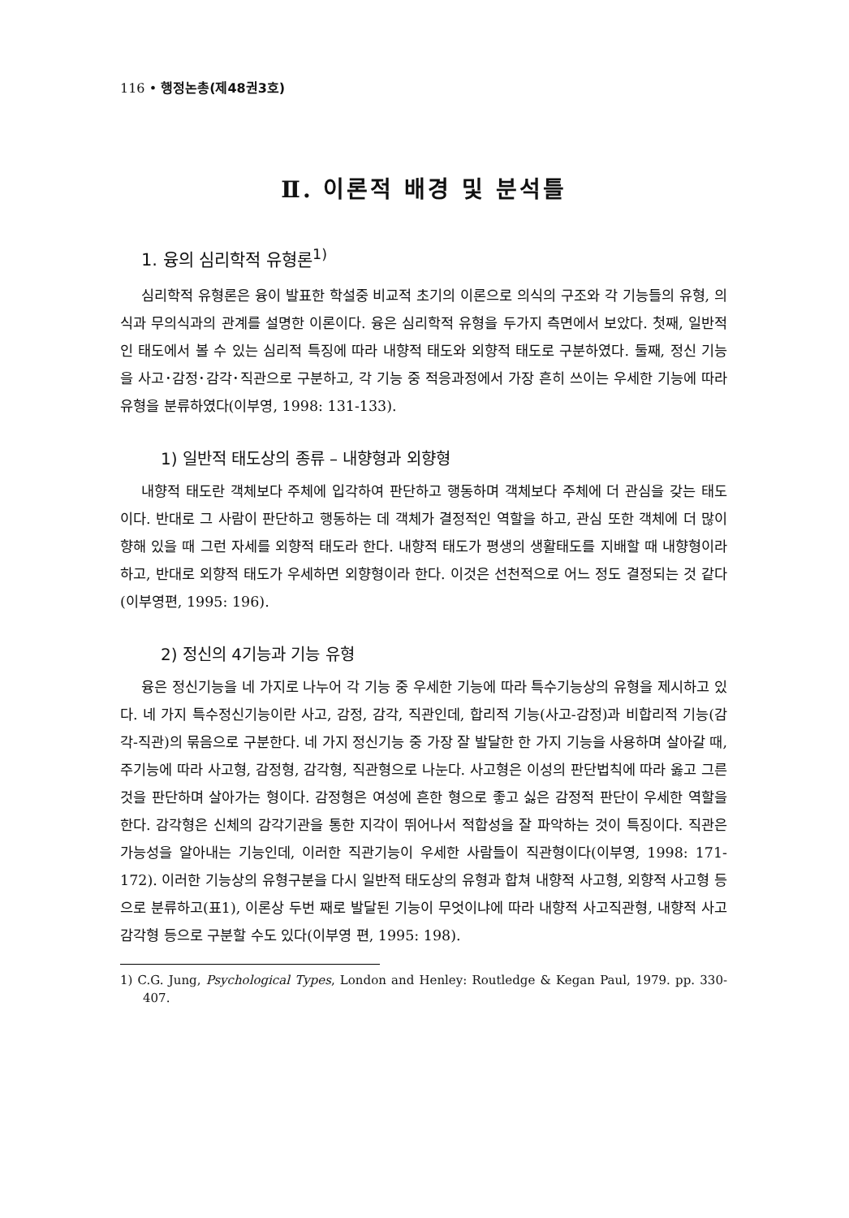116 • 행정논총(제48권3호)
Ⅱ. 이론적 배경 및 분석틀
1. 융의 심리학적 유형론<sup>1)</sup>
심리학적 유형론은 융이 발표한 학설중 비교적 초기의 이론으로 의식의 구조와 각 기능들의 유형, 의식과 무의식과의 관계를 설명한 이론이다. 융은 심리학적 유형을 두가지 측면에서 보았다. 첫째, 일반적인 태도에서 볼 수 있는 심리적 특징에 따라 내향적 태도와 외향적 태도로 구분하였다. 둘째, 정신 기능을 사고･감정･감각･직관으로 구분하고, 각 기능 중 적응과정에서 가장 흔히 쓰이는 우세한 기능에 따라 유형을 분류하였다(이부영, 1998: 131-133).
1) 일반적 태도상의 종류 – 내향형과 외향형
내향적 태도란 객체보다 주체에 입각하여 판단하고 행동하며 객체보다 주체에 더 관심을 갖는 태도이다. 반대로 그 사람이 판단하고 행동하는 데 객체가 결정적인 역할을 하고, 관심 또한 객체에 더 많이 향해 있을 때 그런 자세를 외향적 태도라 한다. 내향적 태도가 평생의 생활태도를 지배할 때 내향형이라 하고, 반대로 외향적 태도가 우세하면 외향형이라 한다. 이것은 선천적으로 어느 정도 결정되는 것 같다(이부영편, 1995: 196).
2) 정신의 4기능과 기능 유형
융은 정신기능을 네 가지로 나누어 각 기능 중 우세한 기능에 따라 특수기능상의 유형을 제시하고 있다. 네 가지 특수정신기능이란 사고, 감정, 감각, 직관인데, 합리적 기능(사고-감정)과 비합리적 기능(감각-직관)의 묶음으로 구분한다. 네 가지 정신기능 중 가장 잘 발달한 한 가지 기능을 사용하며 살아갈 때, 주기능에 따라 사고형, 감정형, 감각형, 직관형으로 나눈다. 사고형은 이성의 판단법칙에 따라 옳고 그른 것을 판단하며 살아가는 형이다. 감정형은 여성에 흔한 형으로 좋고 싫은 감정적 판단이 우세한 역할을 한다. 감각형은 신체의 감각기관을 통한 지각이 뛰어나서 적합성을 잘 파악하는 것이 특징이다. 직관은 가능성을 알아내는 기능인데, 이러한 직관기능이 우세한 사람들이 직관형이다(이부영, 1998: 171-172). 이러한 기능상의 유형구분을 다시 일반적 태도상의 유형과 합쳐 내향적 사고형, 외향적 사고형 등으로 분류하고(표1), 이론상 두번 째로 발달된 기능이 무엇이냐에 따라 내향적 사고직관형, 내향적 사고감각형 등으로 구분할 수도 있다(이부영 편, 1995: 198).
1) C.G. Jung, Psychological Types, London and Henley: Routledge & Kegan Paul, 1979. pp. 330-407.